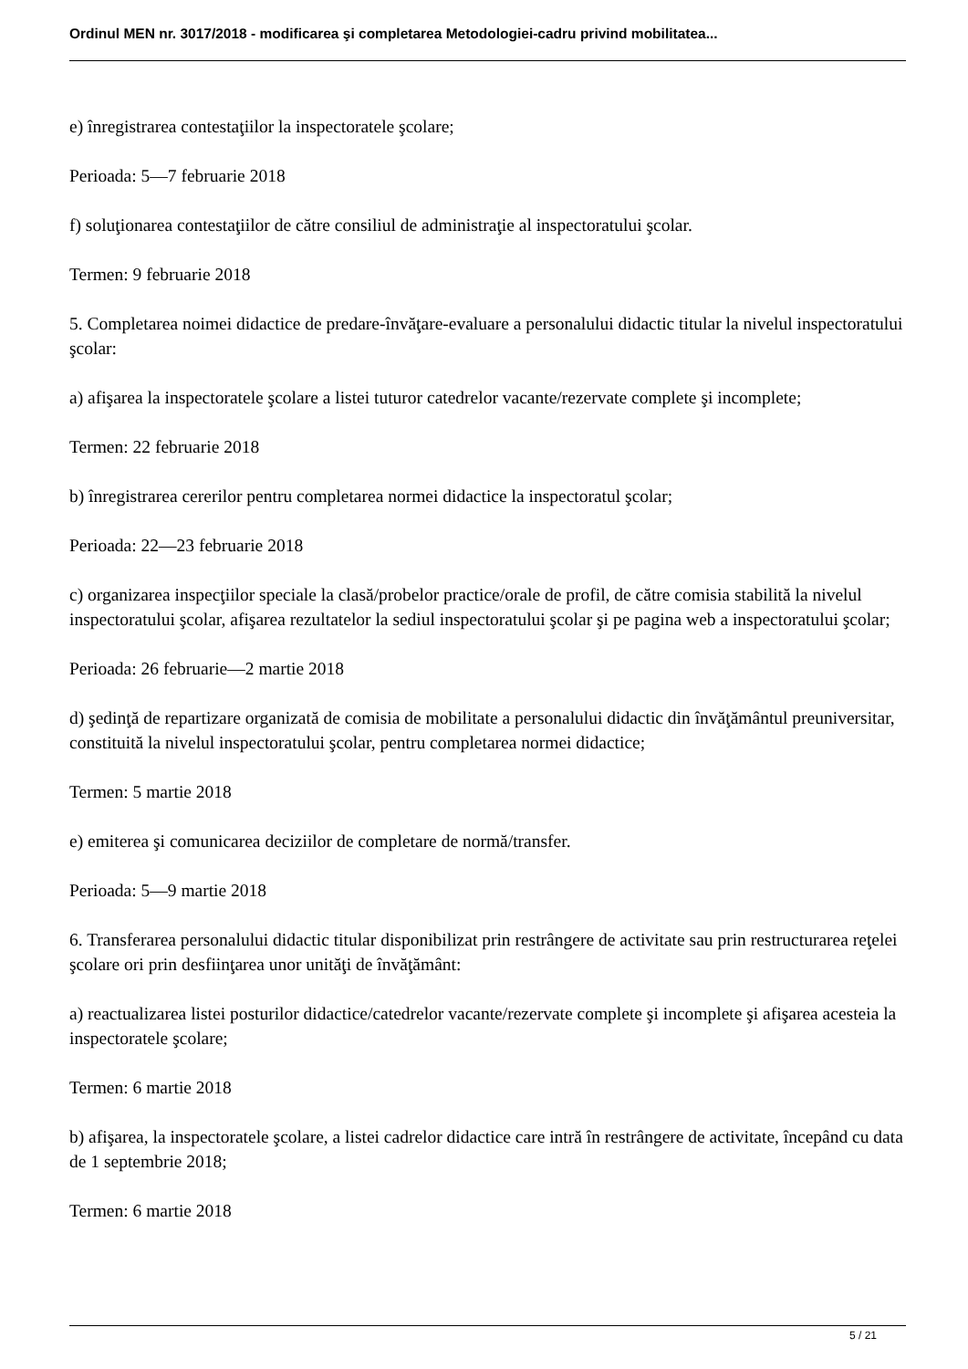Ordinul MEN nr. 3017/2018 - modificarea şi completarea Metodologiei-cadru privind mobilitatea...
e) înregistrarea contestaţiilor la inspectoratele şcolare;
Perioada: 5—7 februarie 2018
f) soluţionarea contestaţiilor de către consiliul de administraţie al inspectoratului şcolar.
Termen: 9 februarie 2018
5. Completarea noimei didactice de predare-învăţare-evaluare a personalului didactic titular la nivelul inspectoratului şcolar:
a) afişarea la inspectoratele şcolare a listei tuturor catedrelor vacante/rezervate complete şi incomplete;
Termen: 22 februarie 2018
b) înregistrarea cererilor pentru completarea normei didactice la inspectoratul şcolar;
Perioada: 22—23 februarie 2018
c) organizarea inspecţiilor speciale la clasă/probelor practice/orale de profil, de către comisia stabilită la nivelul inspectoratului şcolar, afişarea rezultatelor la sediul inspectoratului şcolar şi pe pagina web a inspectoratului şcolar;
Perioada: 26 februarie—2 martie 2018
d) şedinţă de repartizare organizată de comisia de mobilitate a personalului didactic din învăţământul preuniversitar, constituită la nivelul inspectoratului şcolar, pentru completarea normei didactice;
Termen: 5 martie 2018
e) emiterea şi comunicarea deciziilor de completare de normă/transfer.
Perioada: 5—9 martie 2018
6. Transferarea personalului didactic titular disponibilizat prin restrângere de activitate sau prin restructurarea reţelei şcolare ori prin desfiinţarea unor unităţi de învăţământ:
a) reactualizarea listei posturilor didactice/catedrelor vacante/rezervate complete şi incomplete şi afişarea acesteia la inspectoratele şcolare;
Termen: 6 martie 2018
b) afişarea, la inspectoratele şcolare, a listei cadrelor didactice care intră în restrângere de activitate, începând cu data de 1 septembrie 2018;
Termen: 6 martie 2018
5 / 21